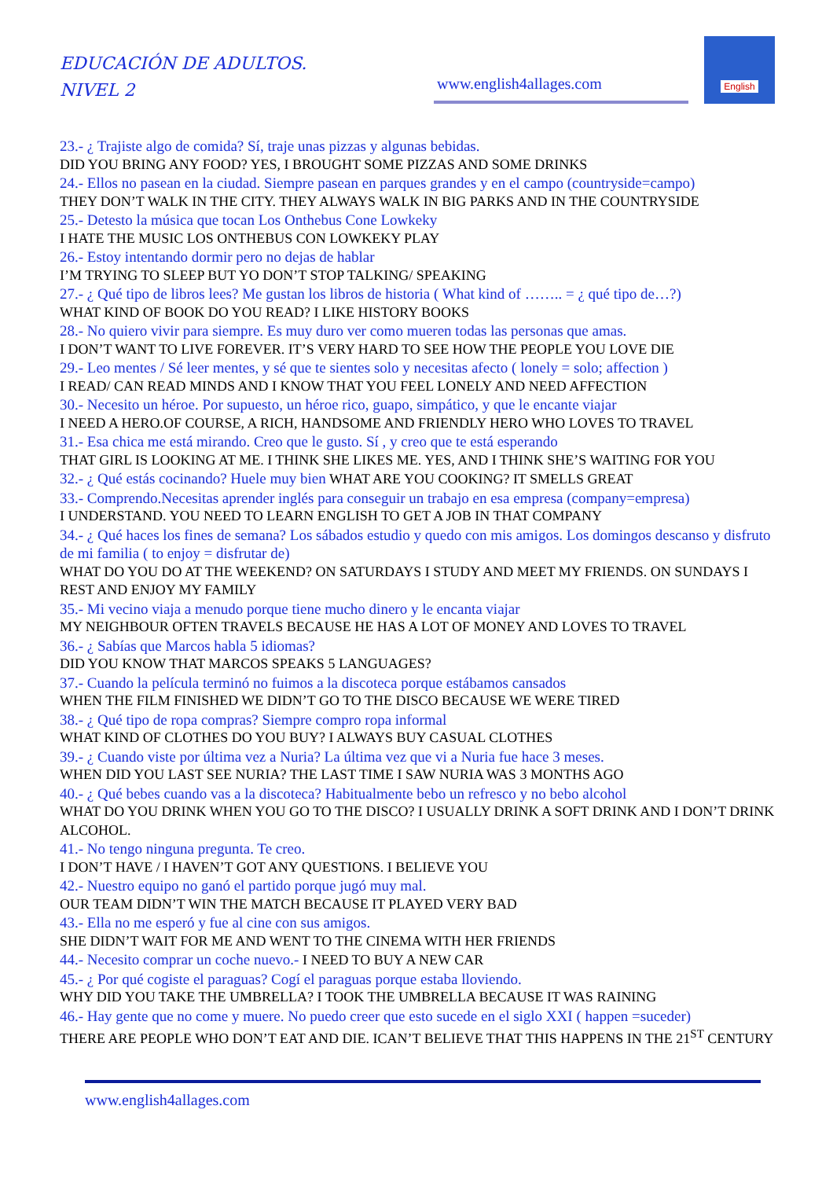EDUCACIÓN DE ADULTOS.
NIVEL 2
www.english4allages.com
English
23.- ¿ Trajiste algo de comida? Sí, traje unas pizzas y algunas bebidas.
DID YOU BRING ANY FOOD? YES, I BROUGHT SOME PIZZAS AND SOME DRINKS
24.- Ellos no pasean en la ciudad. Siempre pasean en parques grandes y en el campo (countryside=campo)
THEY DON’T WALK IN THE CITY. THEY ALWAYS WALK IN BIG PARKS AND IN THE COUNTRYSIDE
25.- Detesto la música que tocan Los Onthebus Cone Lowkeky
I HATE THE MUSIC LOS ONTHEBUS CON LOWKEKY PLAY
26.- Estoy intentando dormir pero no dejas de hablar
I’M TRYING TO SLEEP BUT YO DON’T STOP TALKING/ SPEAKING
27.- ¿ Qué tipo de libros lees? Me gustan los libros de historia ( What kind of …….. = ¿ qué tipo de…?)
WHAT KIND OF BOOK DO YOU READ? I LIKE HISTORY BOOKS
28.- No quiero vivir para siempre. Es muy duro ver como mueren todas las personas que amas.
I DON’T WANT TO LIVE FOREVER. IT’S VERY HARD TO SEE HOW THE PEOPLE YOU LOVE DIE
29.- Leo mentes / Sé leer mentes, y sé que te sientes solo y necesitas afecto ( lonely = solo; affection )
I READ/ CAN READ MINDS AND I KNOW THAT YOU FEEL LONELY AND NEED AFFECTION
30.- Necesito un héroe. Por supuesto, un héroe rico, guapo, simpático, y que le encante viajar
I NEED A HERO.OF COURSE, A RICH, HANDSOME AND FRIENDLY HERO WHO LOVES TO TRAVEL
31.- Esa chica me está mirando. Creo que le gusto. Sí , y creo que te está esperando
THAT GIRL IS LOOKING AT ME. I THINK SHE LIKES ME. YES, AND I THINK SHE’S WAITING FOR YOU
32.- ¿ Qué estás cocinando? Huele muy bien WHAT ARE YOU COOKING? IT SMELLS GREAT
33.- Comprendo.Necesitas aprender inglés para conseguir un trabajo en esa empresa (company=empresa)
I UNDERSTAND. YOU NEED TO LEARN ENGLISH TO GET A JOB IN THAT COMPANY
34.- ¿ Qué haces los fines de semana? Los sábados estudio y quedo con mis amigos. Los domingos descanso y disfruto de mi familia ( to enjoy = disfrutar de)
WHAT DO YOU DO AT THE WEEKEND? ON SATURDAYS I STUDY AND MEET MY FRIENDS. ON SUNDAYS I REST AND ENJOY MY FAMILY
35.- Mi vecino viaja a menudo porque tiene mucho dinero y le encanta viajar
MY NEIGHBOUR OFTEN TRAVELS BECAUSE HE HAS A LOT OF MONEY AND LOVES TO TRAVEL
36.- ¿ Sabías que Marcos habla 5 idiomas?
DID YOU KNOW THAT MARCOS SPEAKS 5 LANGUAGES?
37.- Cuando la película terminó no fuimos a la discoteca porque estábamos cansados
WHEN THE FILM FINISHED WE DIDN’T GO TO THE DISCO BECAUSE WE WERE TIRED
38.- ¿ Qué tipo de ropa compras? Siempre compro ropa informal
WHAT KIND OF CLOTHES DO YOU BUY? I ALWAYS BUY CASUAL CLOTHES
39.- ¿ Cuando viste por última vez a Nuria? La última vez que vi a Nuria fue hace 3 meses.
WHEN DID YOU LAST SEE NURIA? THE LAST TIME I SAW NURIA WAS 3 MONTHS AGO
40.- ¿ Qué bebes cuando vas a la discoteca? Habitualmente bebo un refresco y no bebo alcohol
WHAT DO YOU DRINK WHEN YOU GO TO THE DISCO? I USUALLY DRINK A SOFT DRINK AND I DON’T DRINK ALCOHOL.
41.- No tengo ninguna pregunta. Te creo.
I DON’T HAVE / I HAVEN’T GOT ANY QUESTIONS. I BELIEVE YOU
42.- Nuestro equipo no ganó el partido porque jugó muy mal.
OUR TEAM DIDN’T WIN THE MATCH BECAUSE IT PLAYED VERY BAD
43.- Ella no me esperó y fue al cine con sus amigos.
SHE DIDN’T WAIT FOR ME AND WENT TO THE CINEMA WITH HER FRIENDS
44.- Necesito comprar un coche nuevo.- I NEED TO BUY A NEW CAR
45.- ¿ Por qué cogiste el paraguas? Cogí el paraguas porque estaba lloviendo.
WHY DID YOU TAKE THE UMBRELLA? I TOOK THE UMBRELLA BECAUSE IT WAS RAINING
46.- Hay gente que no come y muere. No puedo creer que esto sucede en el siglo XXI ( happen =suceder)
THERE ARE PEOPLE WHO DON’T EAT AND DIE. ICAN’T BELIEVE THAT THIS HAPPENS IN THE 21<sup>ST</sup> CENTURY
www.english4allages.com